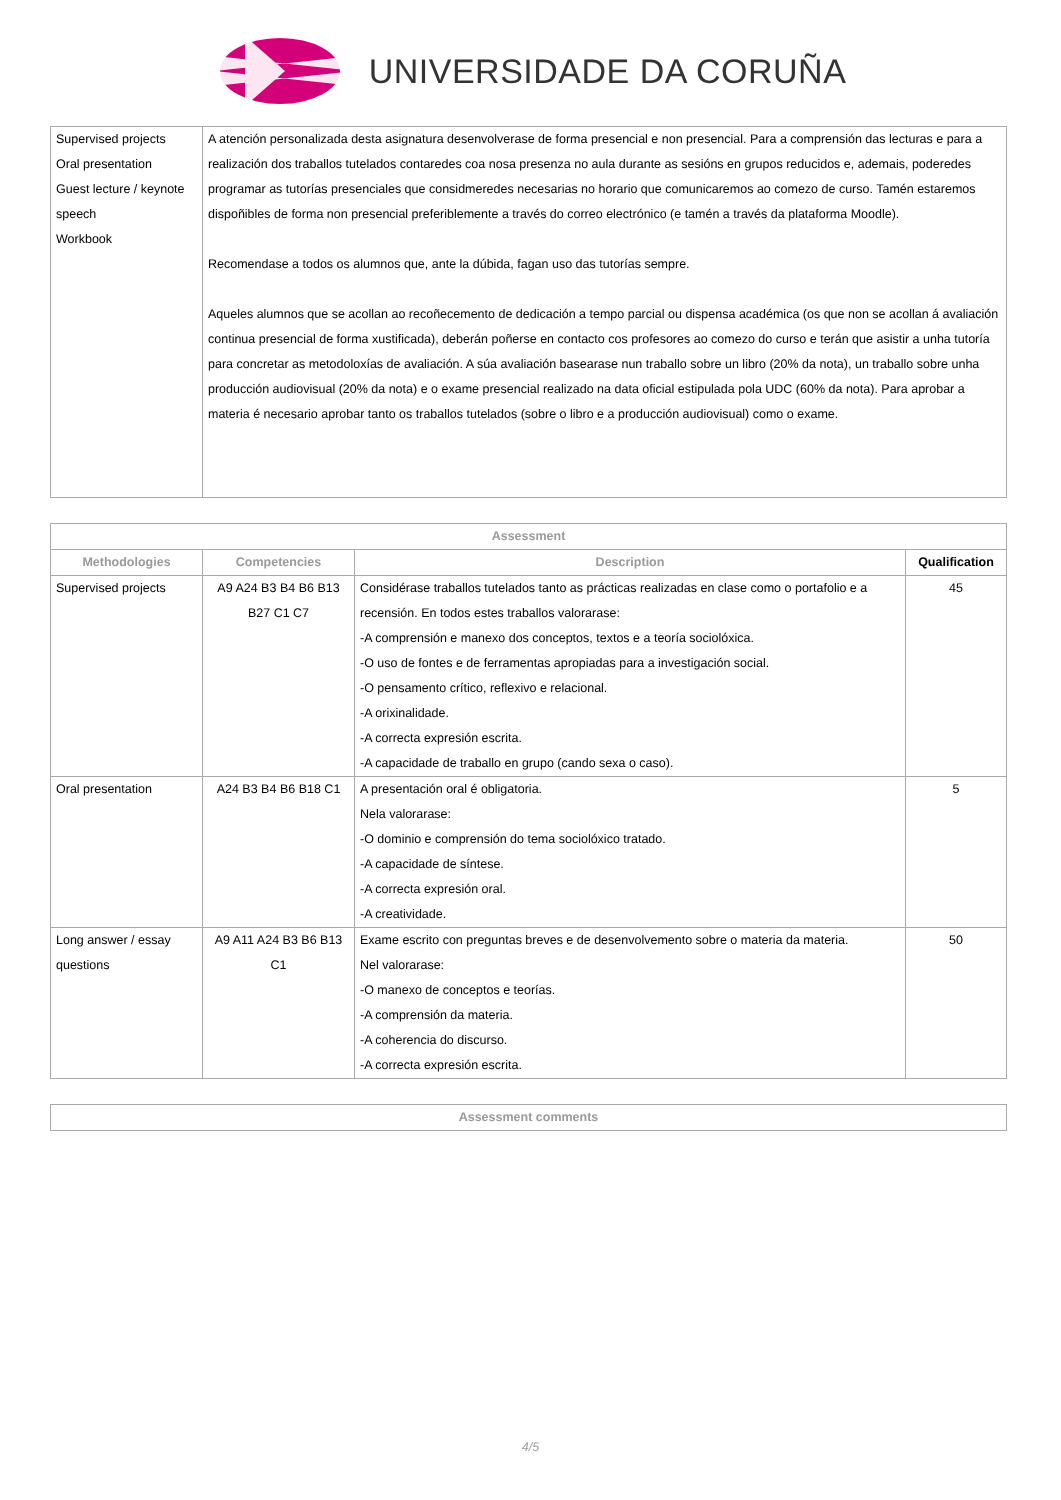UNIVERSIDADE DA CORUÑA
| Supervised projects Oral presentation Guest lecture / keynote speech Workbook | A atención personalizada desta asignatura desenvolverase de forma presencial e non presencial. Para a comprensión das lecturas e para a realización dos traballos tutelados contaredes coa nosa presenza no aula durante as sesións en grupos reducidos e, ademais, poderedes programar as tutorías presenciales que considmeredes necesarias no horario que comunicaremos ao comezo de curso. Tamén estaremos dispoñibles de forma non presencial preferiblemente a través do correo electrónico (e tamén a través da plataforma Moodle). Recomendase a todos os alumnos que, ante la dúbida, fagan uso das tutorías sempre. Aqueles alumnos que se acollan ao recoñecemento de dedicación a tempo parcial ou dispensa académica (os que non se acollan á avaliación continua presencial de forma xustificada), deberán poñerse en contacto cos profesores ao comezo do curso e terán que asistir a unha tutoría para concretar as metodoloxías de avaliación. A súa avaliación basearase nun traballo sobre un libro (20% da nota), un traballo sobre unha producción audiovisual (20% da nota) e o exame presencial realizado na data oficial estipulada pola UDC (60% da nota). Para aprobar a materia é necesario aprobar tanto os traballos tutelados (sobre o libro e a producción audiovisual) como o exame. |
| Assessment | | | |
| --- | --- | --- | --- |
| Methodologies | Competencies | Description | Qualification |
| Supervised projects | A9 A24 B3 B4 B6 B13 B27 C1 C7 | Considérase traballos tutelados tanto as prácticas realizadas en clase como o portafolio e a recensión. En todos estes traballos valorarase: -A comprensión e manexo dos conceptos, textos e a teoría sociolóxica. -O uso de fontes e de ferramentas apropiadas para a investigación social. -O pensamento crítico, reflexivo e relacional. -A orixinalidade. -A correcta expresión escrita. -A capacidade de traballo en grupo (cando sexa o caso). | 45 |
| Oral presentation | A24 B3 B4 B6 B18 C1 | A presentación oral é obligatoria. Nela valorarase: -O dominio e comprensión do tema sociolóxico tratado. -A capacidade de síntese. -A correcta expresión oral. -A creatividade. | 5 |
| Long answer / essay questions | A9 A11 A24 B3 B6 B13 C1 | Exame escrito con preguntas breves e de desenvolvemento sobre o materia da materia. Nel valorarase: -O manexo de conceptos e teorías. -A comprensión da materia. -A coherencia do discurso. -A correcta expresión escrita. | 50 |
| Assessment comments |
| --- |
4/5